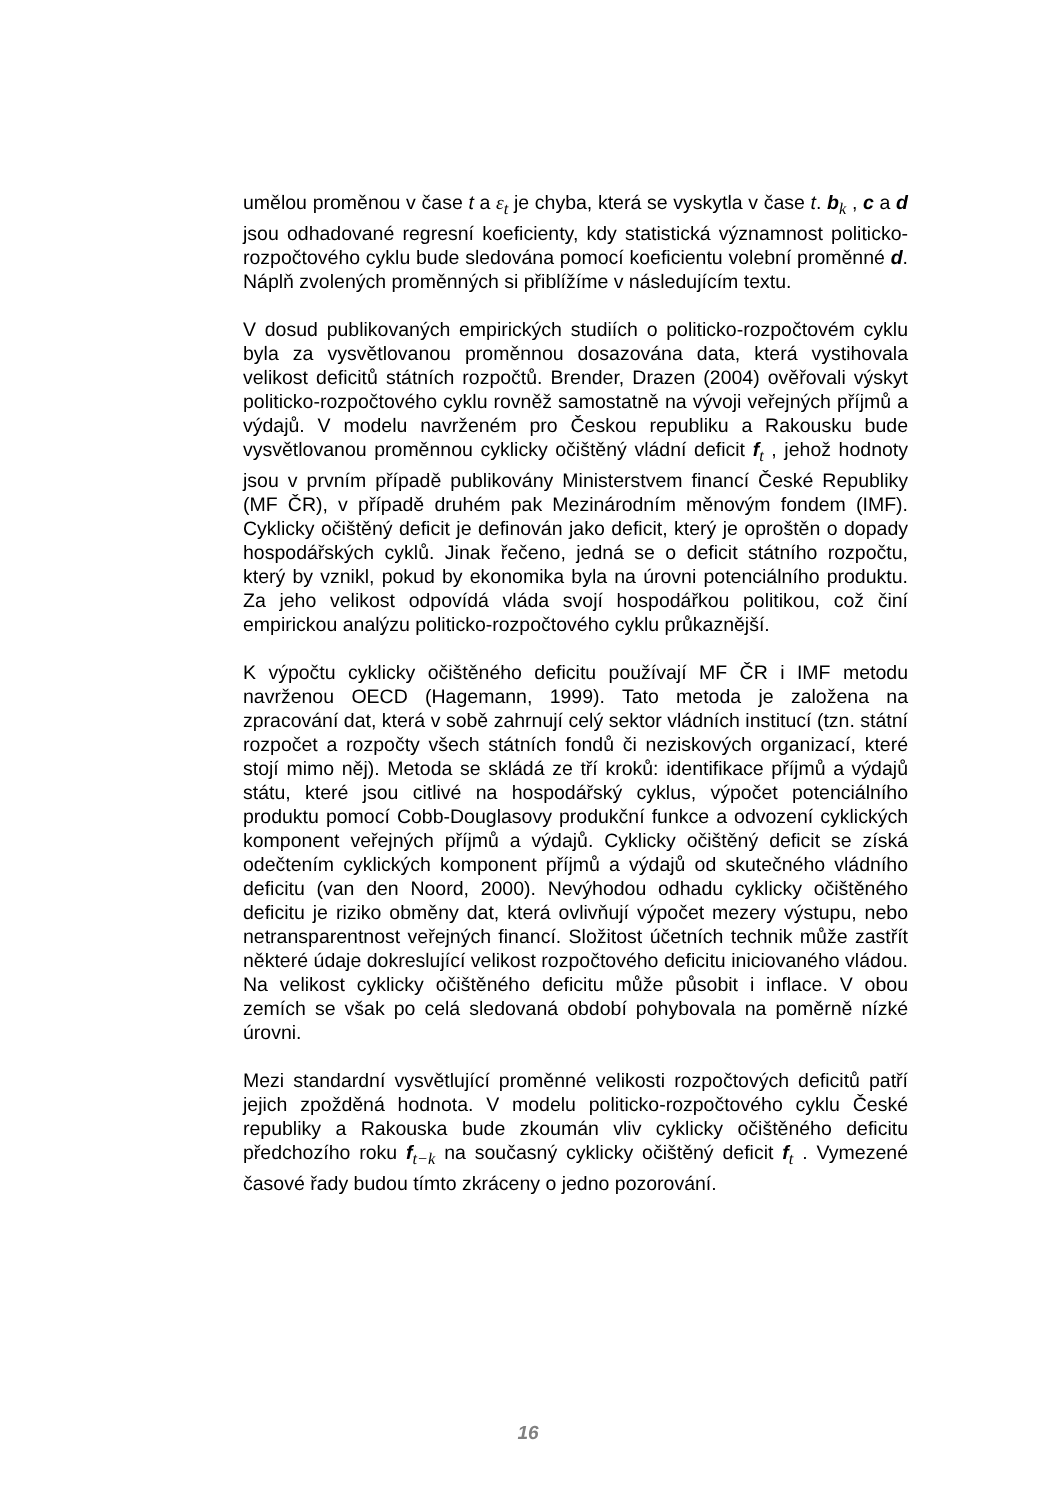umělou proměnou v čase t a ε<sub>t</sub> je chyba, která se vyskytla v čase t. b<sub>k</sub> , c a d jsou odhadované regresní koeficienty, kdy statistická významnost politicko-rozpočtového cyklu bude sledována pomocí koeficientu volební proměnné d. Náplň zvolených proměnných si přiblížíme v následujícím textu.
V dosud publikovaných empirických studiích o politicko-rozpočtovém cyklu byla za vysvětlovanou proměnnou dosazována data, která vystihovala velikost deficitů státních rozpočtů. Brender, Drazen (2004) ověřovali výskyt politicko-rozpočtového cyklu rovněž samostatně na vývoji veřejných příjmů a výdajů. V modelu navrženém pro Českou republiku a Rakousku bude vysvětlovanou proměnnou cyklicky očištěný vládní deficit f<sub>t</sub> , jehož hodnoty jsou v prvním případě publikovány Ministerstvem financí České Republiky (MF ČR), v případě druhém pak Mezinárodním měnovým fondem (IMF). Cyklicky očištěný deficit je definován jako deficit, který je oproštěn o dopady hospodářských cyklů. Jinak řečeno, jedná se o deficit státního rozpočtu, který by vznikl, pokud by ekonomika byla na úrovni potenciálního produktu. Za jeho velikost odpovídá vláda svojí hospodářkou politikou, což činí empirickou analýzu politicko-rozpočtového cyklu průkaznější.
K výpočtu cyklicky očištěného deficitu používají MF ČR i IMF metodu navrženou OECD (Hagemann, 1999). Tato metoda je založena na zpracování dat, která v sobě zahrnují celý sektor vládních institucí (tzn. státní rozpočet a rozpočty všech státních fondů či neziskových organizací, které stojí mimo něj). Metoda se skládá ze tří kroků: identifikace příjmů a výdajů státu, které jsou citlivé na hospodářský cyklus, výpočet potenciálního produktu pomocí Cobb-Douglasovy produkční funkce a odvození cyklických komponent veřejných příjmů a výdajů. Cyklicky očištěný deficit se získá odečtením cyklických komponent příjmů a výdajů od skutečného vládního deficitu (van den Noord, 2000). Nevýhodou odhadu cyklicky očištěného deficitu je riziko obměny dat, která ovlivňují výpočet mezery výstupu, nebo netransparentnost veřejných financí. Složitost účetních technik může zastřít některé údaje dokreslující velikost rozpočtového deficitu iniciovaného vládou. Na velikost cyklicky očištěného deficitu může působit i inflace. V obou zemích se však po celá sledovaná období pohybovala na poměrně nízké úrovni.
Mezi standardní vysvětlující proměnné velikosti rozpočtových deficitů patří jejich zpožděná hodnota. V modelu politicko-rozpočtového cyklu České republiky a Rakouska bude zkoumán vliv cyklicky očištěného deficitu předchozího roku f<sub>t−k</sub> na současný cyklicky očištěný deficit f<sub>t</sub> . Vymezené časové řady budou tímto zkráceny o jedno pozorování.
16